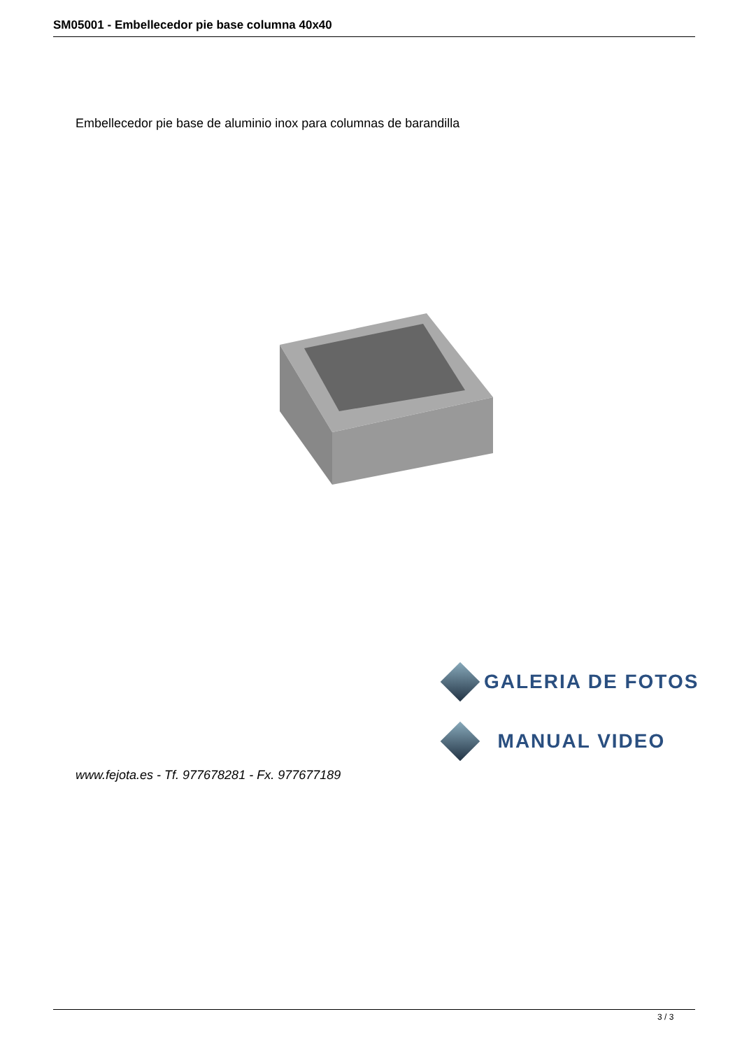SM05001 - Embellecedor pie base columna 40x40
Embellecedor pie base de aluminio inox para columnas de barandilla
GALERIA DE FOTOS
MANUAL VIDEO
www.fejota.es - Tf. 977678281 - Fx. 977677189
3 / 3